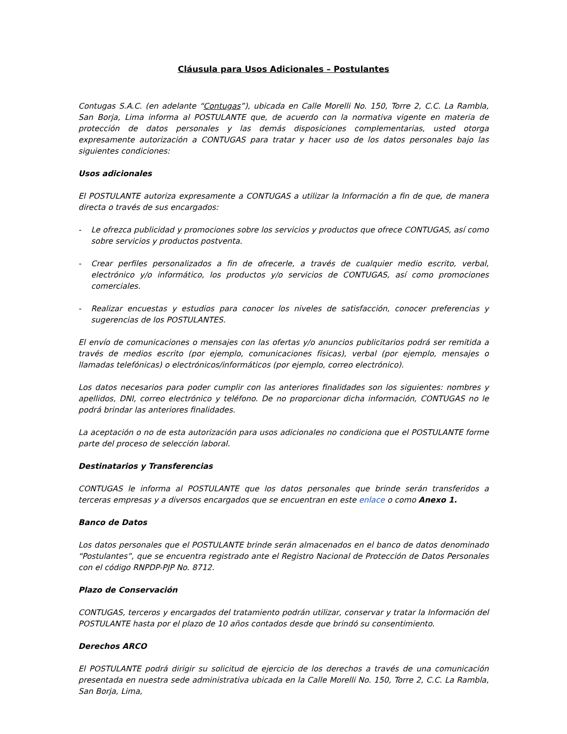Cláusula para Usos Adicionales – Postulantes
Contugas S.A.C. (en adelante “Contugas”), ubicada en Calle Morelli No. 150, Torre 2, C.C. La Rambla, San Borja, Lima informa al POSTULANTE que, de acuerdo con la normativa vigente en materia de protección de datos personales y las demás disposiciones complementarias, usted otorga expresamente autorización a CONTUGAS para tratar y hacer uso de los datos personales bajo las siguientes condiciones:
Usos adicionales
El POSTULANTE autoriza expresamente a CONTUGAS a utilizar la Información a fin de que, de manera directa o través de sus encargados:
- Le ofrezca publicidad y promociones sobre los servicios y productos que ofrece CONTUGAS, así como sobre servicios y productos postventa.
- Crear perfiles personalizados a fin de ofrecerle, a través de cualquier medio escrito, verbal, electrónico y/o informático, los productos y/o servicios de CONTUGAS, así como promociones comerciales.
- Realizar encuestas y estudios para conocer los niveles de satisfacción, conocer preferencias y sugerencias de los POSTULANTES.
El envío de comunicaciones o mensajes con las ofertas y/o anuncios publicitarios podrá ser remitida a través de medios escrito (por ejemplo, comunicaciones físicas), verbal (por ejemplo, mensajes o llamadas telefónicas) o electrónicos/informáticos (por ejemplo, correo electrónico).
Los datos necesarios para poder cumplir con las anteriores finalidades son los siguientes: nombres y apellidos, DNI, correo electrónico y teléfono. De no proporcionar dicha información, CONTUGAS no le podrá brindar las anteriores finalidades.
La aceptación o no de esta autorización para usos adicionales no condiciona que el POSTULANTE forme parte del proceso de selección laboral.
Destinatarios y Transferencias
CONTUGAS le informa al POSTULANTE que los datos personales que brinde serán transferidos a terceras empresas y a diversos encargados que se encuentran en este enlace o como Anexo 1.
Banco de Datos
Los datos personales que el POSTULANTE brinde serán almacenados en el banco de datos denominado “Postulantes”, que se encuentra registrado ante el Registro Nacional de Protección de Datos Personales con el código RNPDP-PJP No. 8712.
Plazo de Conservación
CONTUGAS, terceros y encargados del tratamiento podrán utilizar, conservar y tratar la Información del POSTULANTE hasta por el plazo de 10 años contados desde que brindó su consentimiento.
Derechos ARCO
El POSTULANTE podrá dirigir su solicitud de ejercicio de los derechos a través de una comunicación presentada en nuestra sede administrativa ubicada en la Calle Morelli No. 150, Torre 2, C.C. La Rambla, San Borja, Lima,